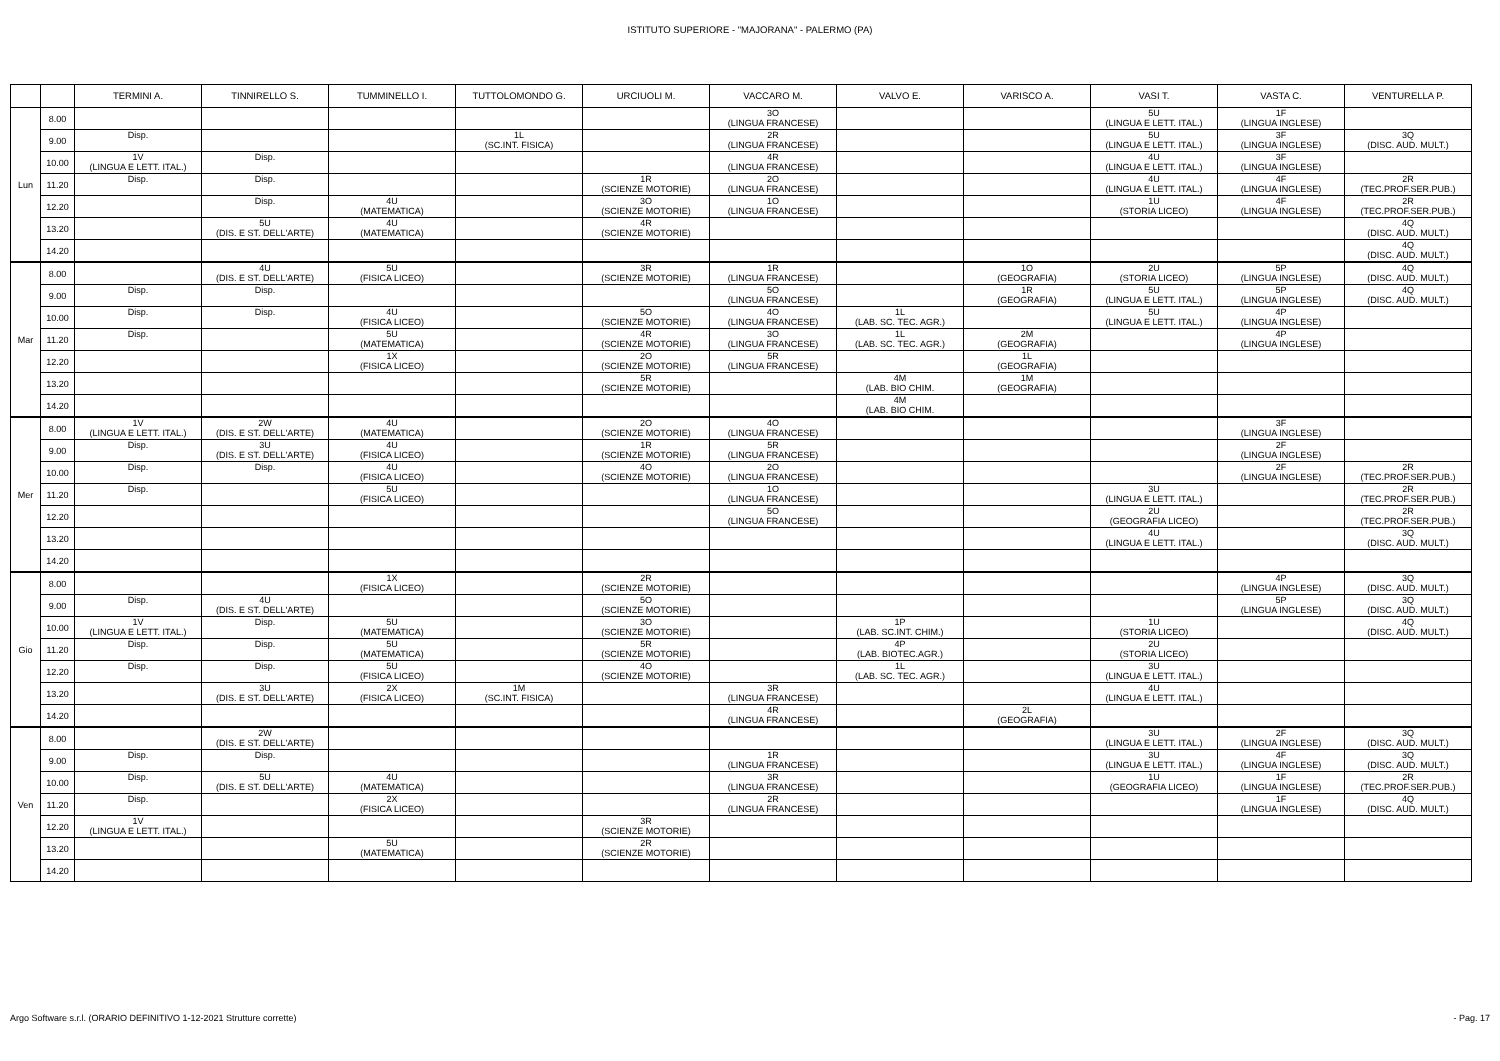ISTITUTO SUPERIORE - "MAJORANA" - PALERMO (PA)
| | | TERMINI A. | TINNIRELLO S. | TUMMINELLO I. | TUTTOLOMONDO G. | URCIUOLI M. | VACCARO M. | VALVO E. | VARISCO A. | VASI T. | VASTA C. | VENTURELLA P. |
| --- | --- | --- | --- | --- | --- | --- | --- | --- | --- | --- | --- | --- |
| Lun | 8.00 | | | | | | 3O (LINGUA FRANCESE) | | | 5U (LINGUA E LETT. ITAL.) | 1F (LINGUA INGLESE) | |
| | 9.00 | Disp. | | | 1L (SC.INT. FISICA) | | 2R (LINGUA FRANCESE) | | | 5U (LINGUA E LETT. ITAL.) | 3F (LINGUA INGLESE) | 3Q (DISC. AUD. MULT.) |
| | 10.00 | 1V (LINGUA E LETT. ITAL.) | Disp. | | | | 4R (LINGUA FRANCESE) | | | 4U (LINGUA E LETT. ITAL.) | 3F (LINGUA INGLESE) | |
| | 11.20 | Disp. | Disp. | | | 1R (SCIENZE MOTORIE) | 2O (LINGUA FRANCESE) | | | 4U (LINGUA E LETT. ITAL.) | 4F (LINGUA INGLESE) | 2R (TEC.PROF.SER.PUB.) |
| | 12.20 | | Disp. | 4U (MATEMATICA) | | 3O (SCIENZE MOTORIE) | 1O (LINGUA FRANCESE) | | | 1U (STORIA LICEO) | 4F (LINGUA INGLESE) | 2R (TEC.PROF.SER.PUB.) |
| | 13.20 | | 5U (DIS. E ST. DELL'ARTE) | 4U (MATEMATICA) | | 4R (SCIENZE MOTORIE) | | | | | | 4Q (DISC. AUD. MULT.) |
| | 14.20 | | | | | | | | | | | 4Q (DISC. AUD. MULT.) |
| Mar | 8.00 | | 4U (DIS. E ST. DELL'ARTE) | 5U (FISICA LICEO) | | 3R (SCIENZE MOTORIE) | 1R (LINGUA FRANCESE) | | 1O (GEOGRAFIA) | 2U (STORIA LICEO) | 5P (LINGUA INGLESE) | 4Q (DISC. AUD. MULT.) |
| | 9.00 | Disp. | Disp. | | | | 5O (LINGUA FRANCESE) | | 1R (GEOGRAFIA) | 5U (LINGUA E LETT. ITAL.) | 5P (LINGUA INGLESE) | 4Q (DISC. AUD. MULT.) |
| | 10.00 | Disp. | Disp. | 4U (FISICA LICEO) | | 5O (SCIENZE MOTORIE) | 4O (LINGUA FRANCESE) | 1L (LAB. SC. TEC. AGR.) | | 5U (LINGUA E LETT. ITAL.) | 4P (LINGUA INGLESE) | |
| | 11.20 | Disp. | | 5U (MATEMATICA) | | 4R (SCIENZE MOTORIE) | 3O (LINGUA FRANCESE) | 1L (LAB. SC. TEC. AGR.) | 2M (GEOGRAFIA) | | 4P (LINGUA INGLESE) | |
| | 12.20 | | | 1X (FISICA LICEO) | | 2O (SCIENZE MOTORIE) | 5R (LINGUA FRANCESE) | | 1L (GEOGRAFIA) | | | |
| | 13.20 | | | | | 5R (SCIENZE MOTORIE) | | 4M (LAB. BIO CHIM. | 1M (GEOGRAFIA) | | | |
| | 14.20 | | | | | | | 4M (LAB. BIO CHIM. | | | | |
| Mer | 8.00 | 1V (LINGUA E LETT. ITAL.) | 2W (DIS. E ST. DELL'ARTE) | 4U (MATEMATICA) | | 2O (SCIENZE MOTORIE) | 4O (LINGUA FRANCESE) | | | | 3F (LINGUA INGLESE) | |
| | 9.00 | Disp. | 3U (DIS. E ST. DELL'ARTE) | 4U (FISICA LICEO) | | 1R (SCIENZE MOTORIE) | 5R (LINGUA FRANCESE) | | | | 2F (LINGUA INGLESE) | |
| | 10.00 | Disp. | Disp. | 4U (FISICA LICEO) | | 4O (SCIENZE MOTORIE) | 2O (LINGUA FRANCESE) | | | | 2F (LINGUA INGLESE) | 2R (TEC.PROF.SER.PUB.) |
| | 11.20 | Disp. | | 5U (FISICA LICEO) | | | 1O (LINGUA FRANCESE) | | | 3U (LINGUA E LETT. ITAL.) | | 2R (TEC.PROF.SER.PUB.) |
| | 12.20 | | | | | | 5O (LINGUA FRANCESE) | | | 2U (GEOGRAFIA LICEO) | | 2R (TEC.PROF.SER.PUB.) |
| | 13.20 | | | | | | | | | 4U (LINGUA E LETT. ITAL.) | | 3Q (DISC. AUD. MULT.) |
| | 14.20 | | | | | | | | | | | |
| Gio | 8.00 | | | 1X (FISICA LICEO) | | 2R (SCIENZE MOTORIE) | | | | | 4P (LINGUA INGLESE) | 3Q (DISC. AUD. MULT.) |
| | 9.00 | Disp. | 4U (DIS. E ST. DELL'ARTE) | | | 5O (SCIENZE MOTORIE) | | | | | 5P (LINGUA INGLESE) | 3Q (DISC. AUD. MULT.) |
| | 10.00 | 1V (LINGUA E LETT. ITAL.) | Disp. | 5U (MATEMATICA) | | 3O (SCIENZE MOTORIE) | | 1P (LAB. SC.INT. CHIM.) | | 1U (STORIA LICEO) | | 4Q (DISC. AUD. MULT.) |
| | 11.20 | Disp. | Disp. | 5U (MATEMATICA) | | 5R (SCIENZE MOTORIE) | | 4P (LAB. BIOTEC.AGR.) | | 2U (STORIA LICEO) | | |
| | 12.20 | Disp. | Disp. | 5U (FISICA LICEO) | | 4O (SCIENZE MOTORIE) | | 1L (LAB. SC. TEC. AGR.) | | 3U (LINGUA E LETT. ITAL.) | | |
| | 13.20 | | 3U (DIS. E ST. DELL'ARTE) | 2X (FISICA LICEO) | 1M (SC.INT. FISICA) | | 3R (LINGUA FRANCESE) | | | 4U (LINGUA E LETT. ITAL.) | | |
| | 14.20 | | | | | | 4R (LINGUA FRANCESE) | | 2L (GEOGRAFIA) | | | |
| Ven | 8.00 | | 2W (DIS. E ST. DELL'ARTE) | | | | | | | 3U (LINGUA E LETT. ITAL.) | 2F (LINGUA INGLESE) | 3Q (DISC. AUD. MULT.) |
| | 9.00 | Disp. | Disp. | | | | 1R (LINGUA FRANCESE) | | | 3U (LINGUA E LETT. ITAL.) | 4F (LINGUA INGLESE) | 3Q (DISC. AUD. MULT.) |
| | 10.00 | Disp. | 5U (DIS. E ST. DELL'ARTE) | 4U (MATEMATICA) | | | 3R (LINGUA FRANCESE) | | | 1U (GEOGRAFIA LICEO) | 1F (LINGUA INGLESE) | 2R (TEC.PROF.SER.PUB.) |
| | 11.20 | Disp. | | 2X (FISICA LICEO) | | | 2R (LINGUA FRANCESE) | | | | 1F (LINGUA INGLESE) | 4Q (DISC. AUD. MULT.) |
| | 12.20 | 1V (LINGUA E LETT. ITAL.) | | | | 3R (SCIENZE MOTORIE) | | | | | | |
| | 13.20 | | | 5U (MATEMATICA) | | 2R (SCIENZE MOTORIE) | | | | | | |
| | 14.20 | | | | | | | | | | | |
Argo Software s.r.l. (ORARIO DEFINITIVO 1-12-2021 Strutture corrette) - Pag. 17